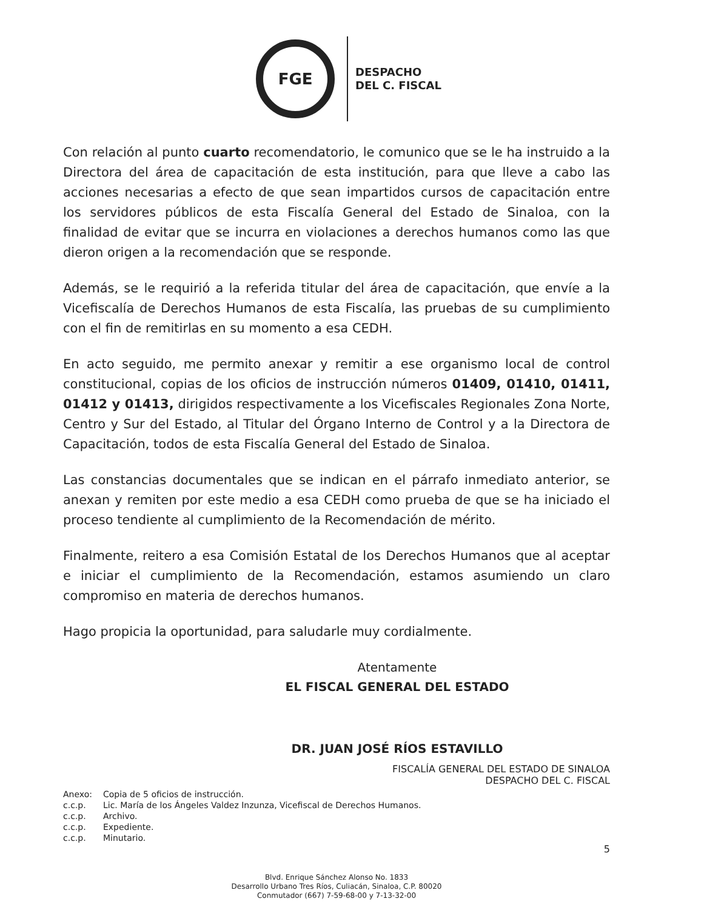FGE
DESPACHO
DEL C. FISCAL
Con relación al punto cuarto recomendatorio, le comunico que se le ha instruido a la Directora del área de capacitación de esta institución, para que lleve a cabo las acciones necesarias a efecto de que sean impartidos cursos de capacitación entre los servidores públicos de esta Fiscalía General del Estado de Sinaloa, con la finalidad de evitar que se incurra en violaciones a derechos humanos como las que dieron origen a la recomendación que se responde.
Además, se le requirió a la referida titular del área de capacitación, que envíe a la Vicefiscalía de Derechos Humanos de esta Fiscalía, las pruebas de su cumplimiento con el fin de remitirlas en su momento a esa CEDH.
En acto seguido, me permito anexar y remitir a ese organismo local de control constitucional, copias de los oficios de instrucción números 01409, 01410, 01411, 01412 y 01413, dirigidos respectivamente a los Vicefiscales Regionales Zona Norte, Centro y Sur del Estado, al Titular del Órgano Interno de Control y a la Directora de Capacitación, todos de esta Fiscalía General del Estado de Sinaloa.
Las constancias documentales que se indican en el párrafo inmediato anterior, se anexan y remiten por este medio a esa CEDH como prueba de que se ha iniciado el proceso tendiente al cumplimiento de la Recomendación de mérito.
Finalmente, reitero a esa Comisión Estatal de los Derechos Humanos que al aceptar e iniciar el cumplimiento de la Recomendación, estamos asumiendo un claro compromiso en materia de derechos humanos.
Hago propicia la oportunidad, para saludarle muy cordialmente.
Atentamente
EL FISCAL GENERAL DEL ESTADO
DR. JUAN JOSÉ RÍOS ESTAVILLO
FISCALÍA GENERAL DEL ESTADO DE SINALOA
DESPACHO DEL C. FISCAL
| Anexo: | Copia de 5 oficios de instrucción. |
| c.c.p. | Lic. María de los Ángeles Valdez Inzunza, Vicefiscal de Derechos Humanos. |
| c.c.p. | Archivo. |
| c.c.p. | Expediente. |
| c.c.p. | Minutario. |
5
Blvd. Enrique Sánchez Alonso No. 1833
Desarrollo Urbano Tres Ríos, Culiacán, Sinaloa, C.P. 80020
Conmutador (667) 7-59-68-00 y 7-13-32-00